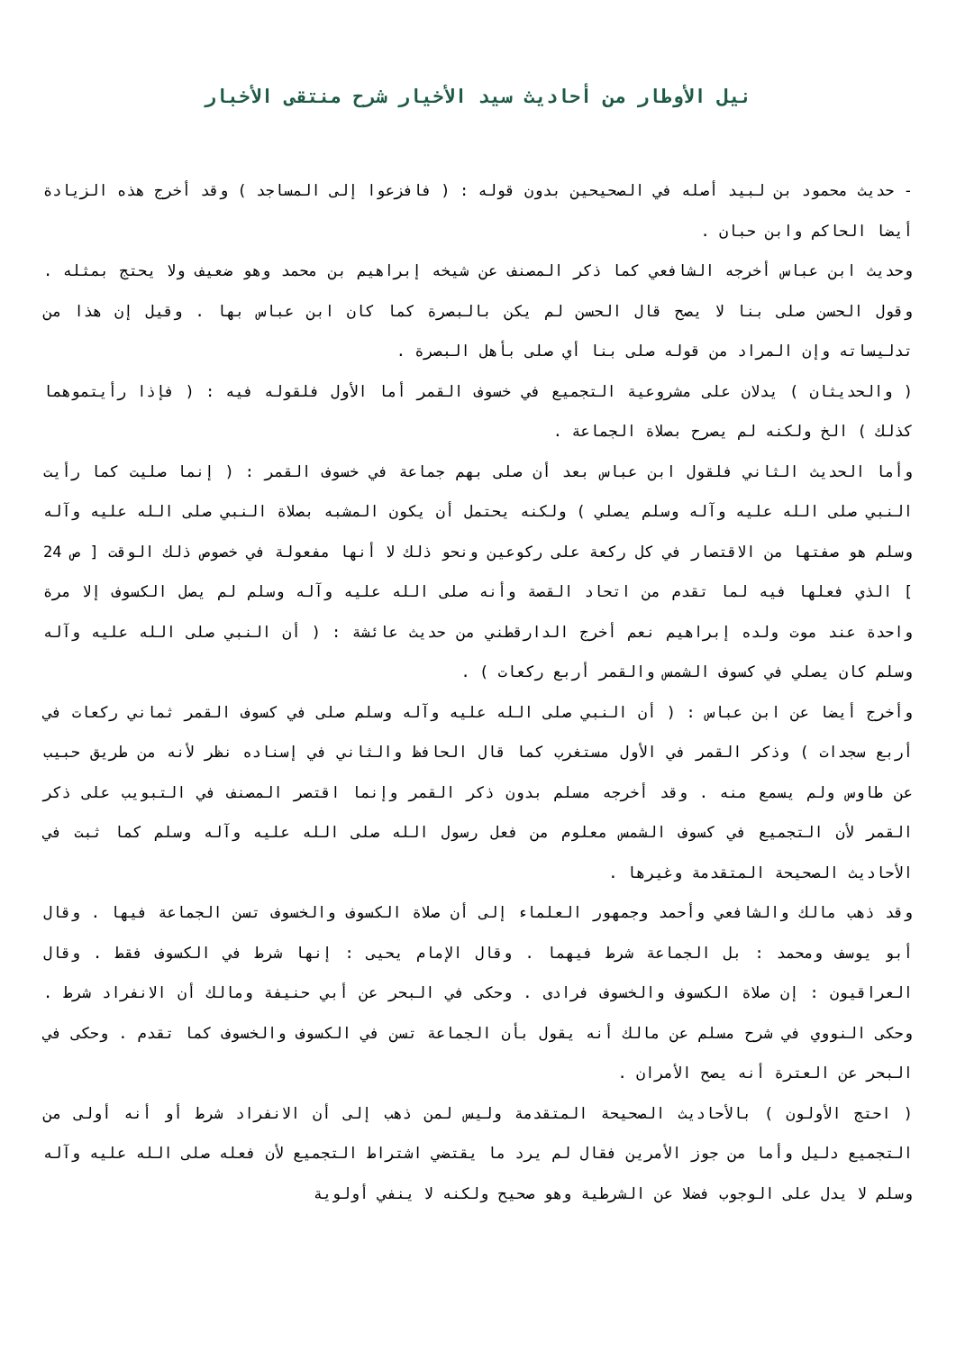نيل الأوطار من أحاديث سيد الأخيار شرح منتقى الأخبار
- حديث محمود بن لبيد أصله في الصحيحين بدون قوله : ( فافزعوا إلى المساجد ) وقد أخرج هذه الزيادة أيضا الحاكم وابن حبان .
وحديث ابن عباس أخرجه الشافعي كما ذكر المصنف عن شيخه إبراهيم بن محمد وهو ضعيف ولا يحتج بمثله . وقول الحسن صلى بنا لا يصح قال الحسن لم يكن بالبصرة كما كان ابن عباس بها . وقيل إن هذا من تدليساته وإن المراد من قوله صلى بنا أي صلى بأهل البصرة .
( والحديثان ) يدلان على مشروعية التجميع في خسوف القمر أما الأول فلقوله فيه : ( فإذا رأيتموهما كذلك ) الخ ولكنه لم يصرح بصلاة الجماعة .
وأما الحديث الثاني فلقول ابن عباس بعد أن صلى بهم جماعة في خسوف القمر : ( إنما صليت كما رأيت النبي صلى الله عليه وآله وسلم يصلي ) ولكنه يحتمل أن يكون المشبه بصلاة النبي صلى الله عليه وآله وسلم هو صفتها من الاقتصار في كل ركعة على ركوعين ونحو ذلك لا أنها مفعولة في خصوص ذلك الوقت [ ص 24 ] الذي فعلها فيه لما تقدم من اتحاد القصة وأنه صلى الله عليه وآله وسلم لم يصل الكسوف إلا مرة واحدة عند موت ولده إبراهيم نعم أخرج الدارقطني من حديث عائشة : ( أن النبي صلى الله عليه وآله وسلم كان يصلي في كسوف الشمس والقمر أربع ركعات ) .
وأخرج أيضا عن ابن عباس : ( أن النبي صلى الله عليه وآله وسلم صلى في كسوف القمر ثماني ركعات في أربع سجدات ) وذكر القمر في الأول مستغرب كما قال الحافظ والثاني في إسناده نظر لأنه من طريق حبيب عن طاوس ولم يسمع منه . وقد أخرجه مسلم بدون ذكر القمر وإنما اقتصر المصنف في التبويب على ذكر القمر لأن التجميع في كسوف الشمس معلوم من فعل رسول الله صلى الله عليه وآله وسلم كما ثبت في الأحاديث الصحيحة المتقدمة وغيرها .
وقد ذهب مالك والشافعي وأحمد وجمهور العلماء إلى أن صلاة الكسوف والخسوف تسن الجماعة فيها . وقال أبو يوسف ومحمد : بل الجماعة شرط فيهما . وقال الإمام يحيى : إنها شرط في الكسوف فقط . وقال العراقيون : إن صلاة الكسوف والخسوف فرادى . وحكى في البحر عن أبي حنيفة ومالك أن الانفراد شرط . وحكى النووي في شرح مسلم عن مالك أنه يقول بأن الجماعة تسن في الكسوف والخسوف كما تقدم . وحكى في البحر عن العترة أنه يصح الأمران .
( احتج الأولون ) بالأحاديث الصحيحة المتقدمة وليس لمن ذهب إلى أن الانفراد شرط أو أنه أولى من التجميع دليل وأما من جوز الأمرين فقال لم يرد ما يقتضي اشتراط التجميع لأن فعله صلى الله عليه وآله وسلم لا يدل على الوجوب فضلا عن الشرطية وهو صحيح ولكنه لا ينفي أولوية